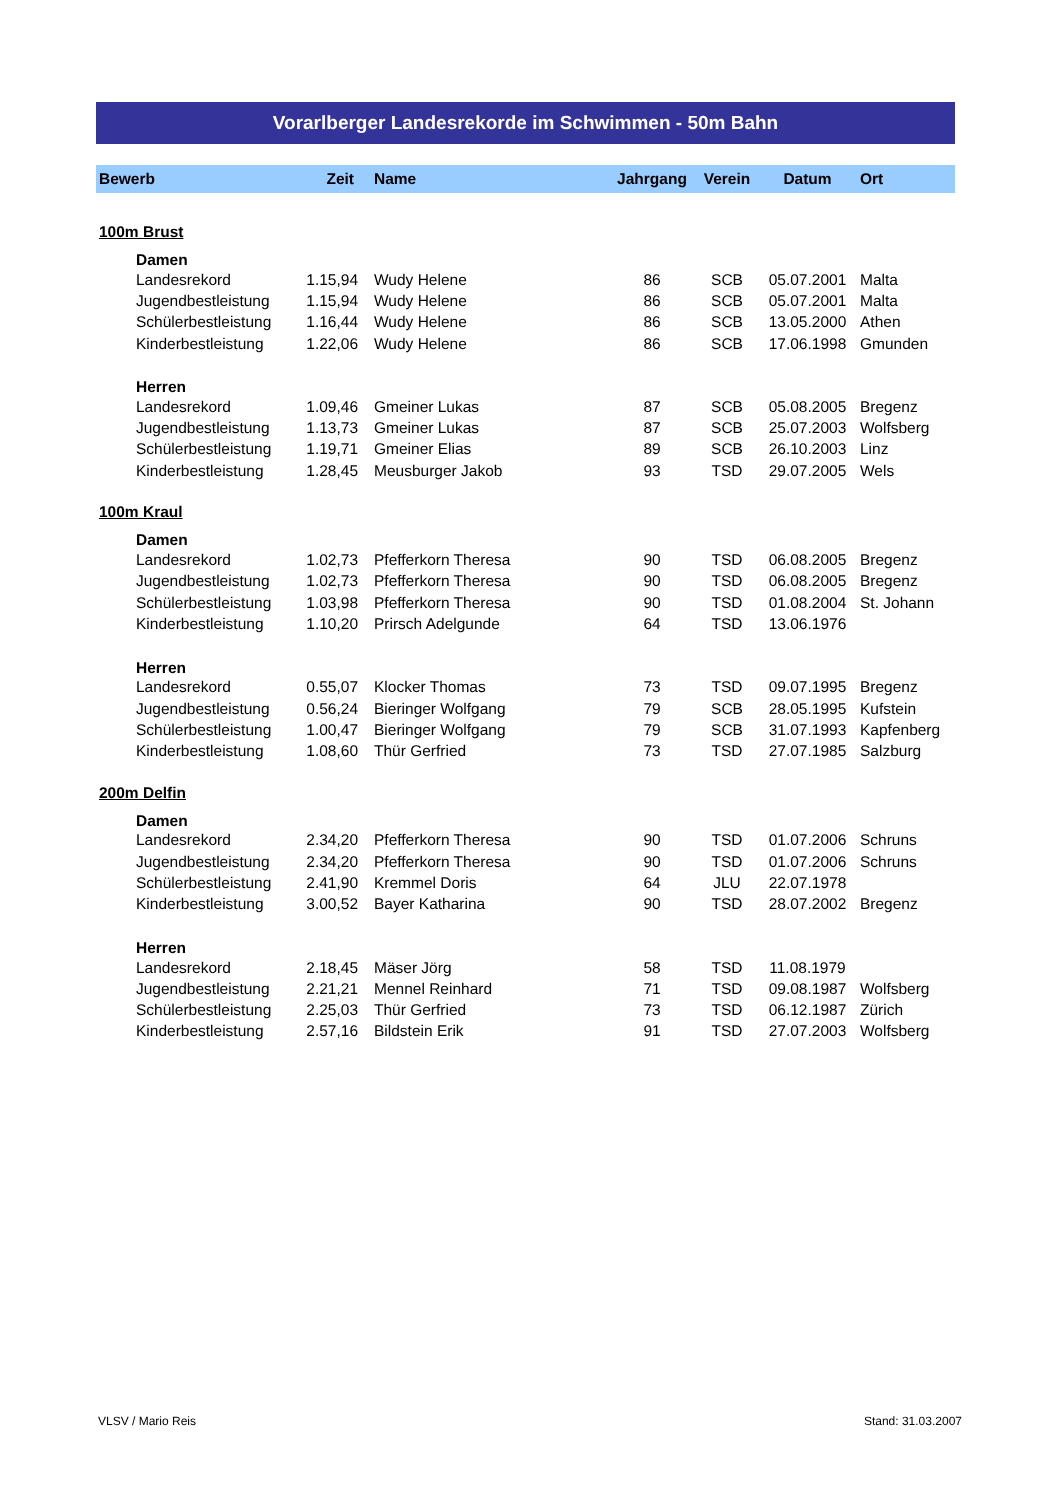Vorarlberger Landesrekorde im Schwimmen - 50m Bahn
| Bewerb | Zeit | Name | Jahrgang | Verein | Datum | Ort |
| --- | --- | --- | --- | --- | --- | --- |
| 100m Brust | | | | | | |
| Damen | | | | | | |
| Landesrekord | 1.15,94 | Wudy Helene | 86 | SCB | 05.07.2001 | Malta |
| Jugendbestleistung | 1.15,94 | Wudy Helene | 86 | SCB | 05.07.2001 | Malta |
| Schülerbestleistung | 1.16,44 | Wudy Helene | 86 | SCB | 13.05.2000 | Athen |
| Kinderbestleistung | 1.22,06 | Wudy Helene | 86 | SCB | 17.06.1998 | Gmunden |
| Herren | | | | | | |
| Landesrekord | 1.09,46 | Gmeiner Lukas | 87 | SCB | 05.08.2005 | Bregenz |
| Jugendbestleistung | 1.13,73 | Gmeiner Lukas | 87 | SCB | 25.07.2003 | Wolfsberg |
| Schülerbestleistung | 1.19,71 | Gmeiner Elias | 89 | SCB | 26.10.2003 | Linz |
| Kinderbestleistung | 1.28,45 | Meusburger Jakob | 93 | TSD | 29.07.2005 | Wels |
| 100m Kraul | | | | | | |
| Damen | | | | | | |
| Landesrekord | 1.02,73 | Pfefferkorn Theresa | 90 | TSD | 06.08.2005 | Bregenz |
| Jugendbestleistung | 1.02,73 | Pfefferkorn Theresa | 90 | TSD | 06.08.2005 | Bregenz |
| Schülerbestleistung | 1.03,98 | Pfefferkorn Theresa | 90 | TSD | 01.08.2004 | St. Johann |
| Kinderbestleistung | 1.10,20 | Prirsch Adelgunde | 64 | TSD | 13.06.1976 | |
| Herren | | | | | | |
| Landesrekord | 0.55,07 | Klocker Thomas | 73 | TSD | 09.07.1995 | Bregenz |
| Jugendbestleistung | 0.56,24 | Bieringer Wolfgang | 79 | SCB | 28.05.1995 | Kufstein |
| Schülerbestleistung | 1.00,47 | Bieringer Wolfgang | 79 | SCB | 31.07.1993 | Kapfenberg |
| Kinderbestleistung | 1.08,60 | Thür Gerfried | 73 | TSD | 27.07.1985 | Salzburg |
| 200m Delfin | | | | | | |
| Damen | | | | | | |
| Landesrekord | 2.34,20 | Pfefferkorn Theresa | 90 | TSD | 01.07.2006 | Schruns |
| Jugendbestleistung | 2.34,20 | Pfefferkorn Theresa | 90 | TSD | 01.07.2006 | Schruns |
| Schülerbestleistung | 2.41,90 | Kremmel Doris | 64 | JLU | 22.07.1978 | |
| Kinderbestleistung | 3.00,52 | Bayer Katharina | 90 | TSD | 28.07.2002 | Bregenz |
| Herren | | | | | | |
| Landesrekord | 2.18,45 | Mäser Jörg | 58 | TSD | 11.08.1979 | |
| Jugendbestleistung | 2.21,21 | Mennel Reinhard | 71 | TSD | 09.08.1987 | Wolfsberg |
| Schülerbestleistung | 2.25,03 | Thür Gerfried | 73 | TSD | 06.12.1987 | Zürich |
| Kinderbestleistung | 2.57,16 | Bildstein Erik | 91 | TSD | 27.07.2003 | Wolfsberg |
VLSV / Mario Reis Stand: 31.03.2007